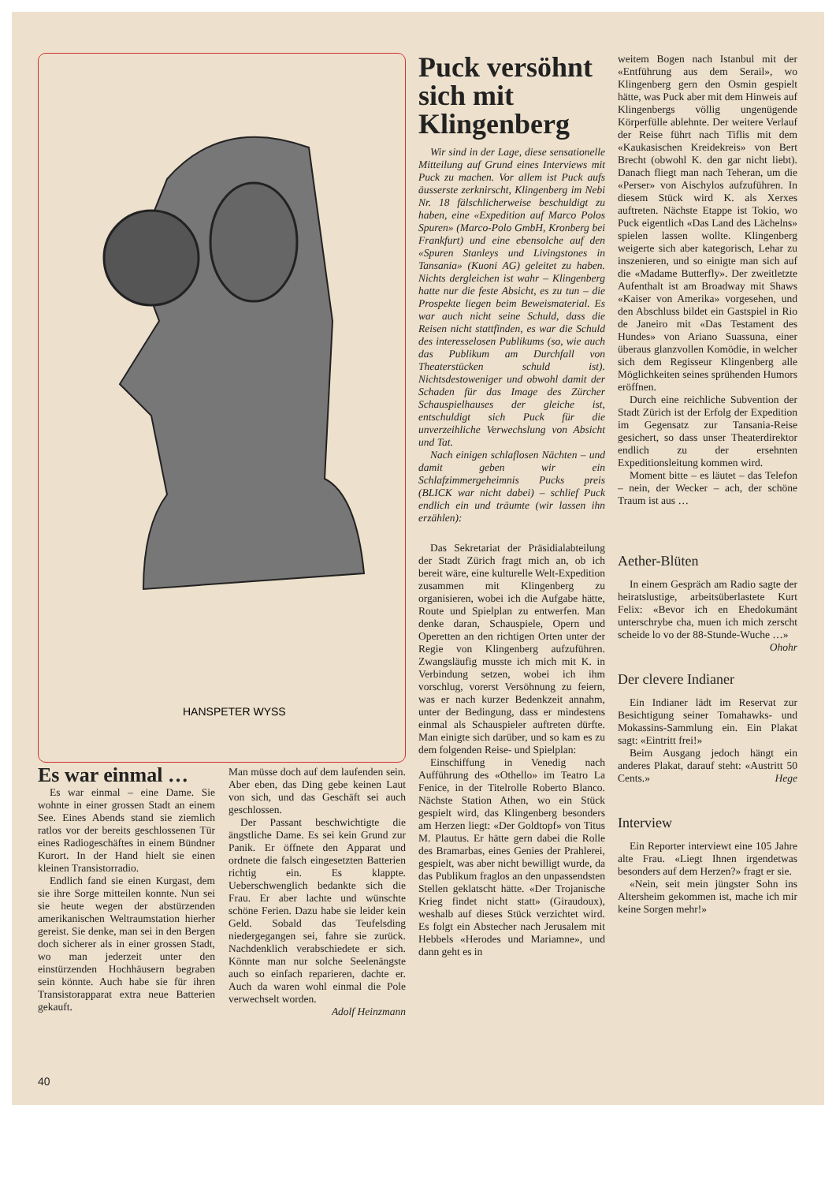HANSPETER WYSS
Es war einmal …
Es war einmal – eine Dame. Sie wohnte in einer grossen Stadt an einem See. Eines Abends stand sie ziemlich ratlos vor der bereits geschlossenen Tür eines Radiogeschäftes in einem Bündner Kurort. In der Hand hielt sie einen kleinen Transistorradio.
Endlich fand sie einen Kurgast, dem sie ihre Sorge mitteilen konnte. Nun sei sie heute wegen der abstürzenden amerikanischen Weltraumstation hierher gereist. Sie denke, man sei in den Bergen doch sicherer als in einer grossen Stadt, wo man jederzeit unter den einstürzenden Hochhäusern begraben sein könnte. Auch habe sie für ihren Transistorapparat extra neue Batterien gekauft.
Man müsse doch auf dem laufenden sein. Aber eben, das Ding gebe keinen Laut von sich, und das Geschäft sei auch geschlossen.
Der Passant beschwichtigte die ängstliche Dame. Es sei kein Grund zur Panik. Er öffnete den Apparat und ordnete die falsch eingesetzten Batterien richtig ein. Es klappte. Ueberschwenglich bedankte sich die Frau. Er aber lachte und wünschte schöne Ferien. Dazu habe sie leider kein Geld. Sobald das Teufelsding niedergegangen sei, fahre sie zurück. Nachdenklich verabschiedete er sich. Könnte man nur solche Seelenängste auch so einfach reparieren, dachte er. Auch da waren wohl einmal die Pole verwechselt worden.
Adolf Heinzmann
Puck versöhnt sich mit Klingenberg
Wir sind in der Lage, diese sensationelle Mitteilung auf Grund eines Interviews mit Puck zu machen. Vor allem ist Puck aufs äusserste zerknirscht, Klingenberg im Nebi Nr. 18 fälschlicherweise beschuldigt zu haben, eine «Expedition auf Marco Polos Spuren» (Marco-Polo GmbH, Kronberg bei Frankfurt) und eine ebensolche auf den «Spuren Stanleys und Livingstones in Tansania» (Kuoni AG) geleitet zu haben. Nichts dergleichen ist wahr – Klingenberg hatte nur die feste Absicht, es zu tun – die Prospekte liegen beim Beweismaterial. Es war auch nicht seine Schuld, dass die Reisen nicht stattfinden, es war die Schuld des interesselosen Publikums (so, wie auch das Publikum am Durchfall von Theaterstücken schuld ist). Nichtsdestoweniger und obwohl damit der Schaden für das Image des Zürcher Schauspielhauses der gleiche ist, entschuldigt sich Puck für die unverzeihliche Verwechslung von Absicht und Tat.
Nach einigen schlaflosen Nächten – und damit geben wir ein Schlafzimmergeheimnis Pucks preis (BLICK war nicht dabei) – schlief Puck endlich ein und träumte (wir lassen ihn erzählen):
Das Sekretariat der Präsidialabteilung der Stadt Zürich fragt mich an, ob ich bereit wäre, eine kulturelle Welt-Expedition zusammen mit Klingenberg zu organisieren, wobei ich die Aufgabe hätte, Route und Spielplan zu entwerfen. Man denke daran, Schauspiele, Opern und Operetten an den richtigen Orten unter der Regie von Klingenberg aufzuführen. Zwangsläufig musste ich mich mit K. in Verbindung setzen, wobei ich ihm vorschlug, vorerst Versöhnung zu feiern, was er nach kurzer Bedenkzeit annahm, unter der Bedingung, dass er mindestens einmal als Schauspieler auftreten dürfte. Man einigte sich darüber, und so kam es zu dem folgenden Reise- und Spielplan:
Einschiffung in Venedig nach Aufführung des «Othello» im Teatro La Fenice, in der Titelrolle Roberto Blanco. Nächste Station Athen, wo ein Stück gespielt wird, das Klingenberg besonders am Herzen liegt: «Der Goldtopf» von Titus M. Plautus. Er hätte gern dabei die Rolle des Bramarbas, eines Genies der Prahlerei, gespielt, was aber nicht bewilligt wurde, da das Publikum fraglos an den unpassendsten Stellen geklatscht hätte. «Der Trojanische Krieg findet nicht statt» (Giraudoux), weshalb auf dieses Stück verzichtet wird. Es folgt ein Abstecher nach Jerusalem mit Hebbels «Herodes und Mariamne», und dann geht es in
weitem Bogen nach Istanbul mit der «Entführung aus dem Serail», wo Klingenberg gern den Osmin gespielt hätte, was Puck aber mit dem Hinweis auf Klingenbergs völlig ungenügende Körperfülle ablehnte. Der weitere Verlauf der Reise führt nach Tiflis mit dem «Kaukasischen Kreidekreis» von Bert Brecht (obwohl K. den gar nicht liebt). Danach fliegt man nach Teheran, um die «Perser» von Aischylos aufzuführen. In diesem Stück wird K. als Xerxes auftreten. Nächste Etappe ist Tokio, wo Puck eigentlich «Das Land des Lächelns» spielen lassen wollte. Klingenberg weigerte sich aber kategorisch, Lehar zu inszenieren, und so einigte man sich auf die «Madame Butterfly». Der zweitletzte Aufenthalt ist am Broadway mit Shaws «Kaiser von Amerika» vorgesehen, und den Abschluss bildet ein Gastspiel in Rio de Janeiro mit «Das Testament des Hundes» von Ariano Suassuna, einer überaus glanzvollen Komödie, in welcher sich dem Regisseur Klingenberg alle Möglichkeiten seines sprühenden Humors eröffnen.
Durch eine reichliche Subvention der Stadt Zürich ist der Erfolg der Expedition im Gegensatz zur Tansania-Reise gesichert, so dass unser Theaterdirektor endlich zu der ersehnten Expeditionsleitung kommen wird.
Moment bitte – es läutet – das Telefon – nein, der Wecker – ach, der schöne Traum ist aus …
Aether-Blüten
In einem Gespräch am Radio sagte der heiratslustige, arbeitsüberlastete Kurt Felix: «Bevor ich en Ehedokumänt unterschrybe cha, muen ich mich zerscht scheide lo vo der 88-Stunde-Wuche …» Ohohr
Der clevere Indianer
Ein Indianer lädt im Reservat zur Besichtigung seiner Tomahawks- und Mokassins-Sammlung ein. Ein Plakat sagt: «Eintritt frei!»
Beim Ausgang jedoch hängt ein anderes Plakat, darauf steht: «Austritt 50 Cents.» Hege
Interview
Ein Reporter interviewt eine 105 Jahre alte Frau. «Liegt Ihnen irgendetwas besonders auf dem Herzen?» fragt er sie.
«Nein, seit mein jüngster Sohn ins Altersheim gekommen ist, mache ich mir keine Sorgen mehr!»
40